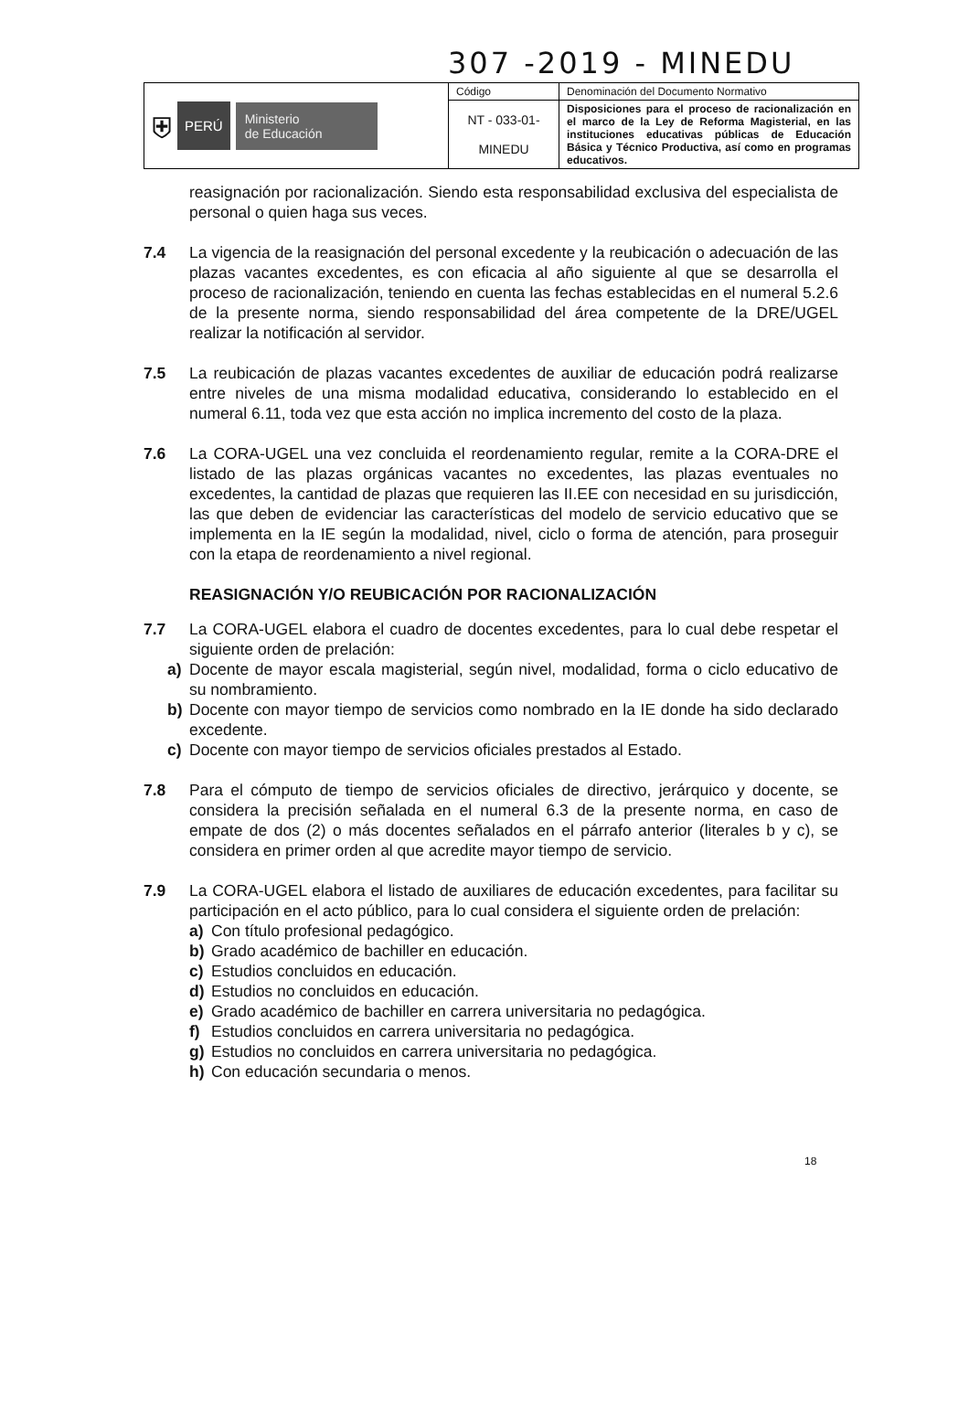307 -2019 - MINEDU
| ⛨ PERÚ Ministerio de Educación | Código | Denominación del Documento Normativo |
| | NT - 033-01- MINEDU | Disposiciones para el proceso de racionalización en el marco de la Ley de Reforma Magisterial, en las instituciones educativas públicas de Educación Básica y Técnico Productiva, así como en programas educativos. |
reasignación por racionalización. Siendo esta responsabilidad exclusiva del especialista de personal o quien haga sus veces.
7.4 La vigencia de la reasignación del personal excedente y la reubicación o adecuación de las plazas vacantes excedentes, es con eficacia al año siguiente al que se desarrolla el proceso de racionalización, teniendo en cuenta las fechas establecidas en el numeral 5.2.6 de la presente norma, siendo responsabilidad del área competente de la DRE/UGEL realizar la notificación al servidor.
7.5 La reubicación de plazas vacantes excedentes de auxiliar de educación podrá realizarse entre niveles de una misma modalidad educativa, considerando lo establecido en el numeral 6.11, toda vez que esta acción no implica incremento del costo de la plaza.
7.6 La CORA-UGEL una vez concluida el reordenamiento regular, remite a la CORA-DRE el listado de las plazas orgánicas vacantes no excedentes, las plazas eventuales no excedentes, la cantidad de plazas que requieren las II.EE con necesidad en su jurisdicción, las que deben de evidenciar las características del modelo de servicio educativo que se implementa en la IE según la modalidad, nivel, ciclo o forma de atención, para proseguir con la etapa de reordenamiento a nivel regional.
REASIGNACIÓN Y/O REUBICACIÓN POR RACIONALIZACIÓN
7.7 La CORA-UGEL elabora el cuadro de docentes excedentes, para lo cual debe respetar el siguiente orden de prelación:
a) Docente de mayor escala magisterial, según nivel, modalidad, forma o ciclo educativo de su nombramiento.
b) Docente con mayor tiempo de servicios como nombrado en la IE donde ha sido declarado excedente.
c) Docente con mayor tiempo de servicios oficiales prestados al Estado.
7.8 Para el cómputo de tiempo de servicios oficiales de directivo, jerárquico y docente, se considera la precisión señalada en el numeral 6.3 de la presente norma, en caso de empate de dos (2) o más docentes señalados en el párrafo anterior (literales b y c), se considera en primer orden al que acredite mayor tiempo de servicio.
7.9 La CORA-UGEL elabora el listado de auxiliares de educación excedentes, para facilitar su participación en el acto público, para lo cual considera el siguiente orden de prelación:
a) Con título profesional pedagógico.
b) Grado académico de bachiller en educación.
c) Estudios concluidos en educación.
d) Estudios no concluidos en educación.
e) Grado académico de bachiller en carrera universitaria no pedagógica.
f) Estudios concluidos en carrera universitaria no pedagógica.
g) Estudios no concluidos en carrera universitaria no pedagógica.
h) Con educación secundaria o menos.
18